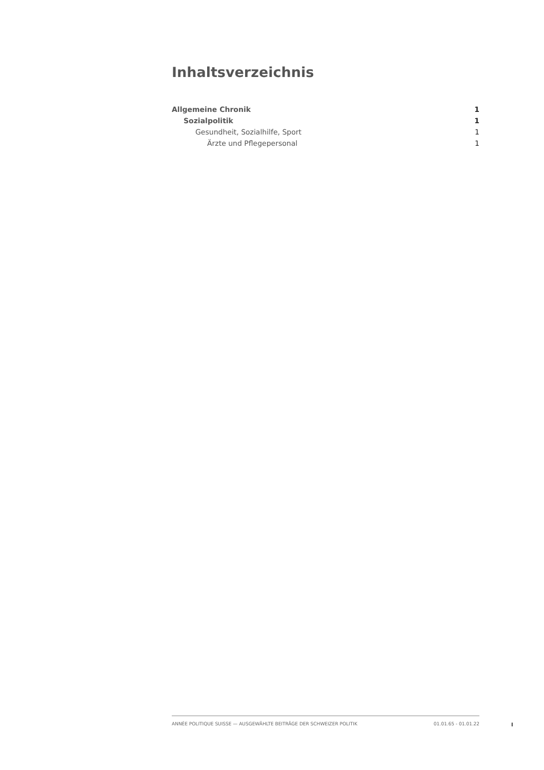Inhaltsverzeichnis
Allgemeine Chronik 1
Sozialpolitik 1
Gesundheit, Sozialhilfe, Sport 1
Ärzte und Pflegepersonal 1
ANNÉE POLITIQUE SUISSE — AUSGEWÄHLTE BEITRÄGE DER SCHWEIZER POLITIK 01.01.65 - 01.01.22
I